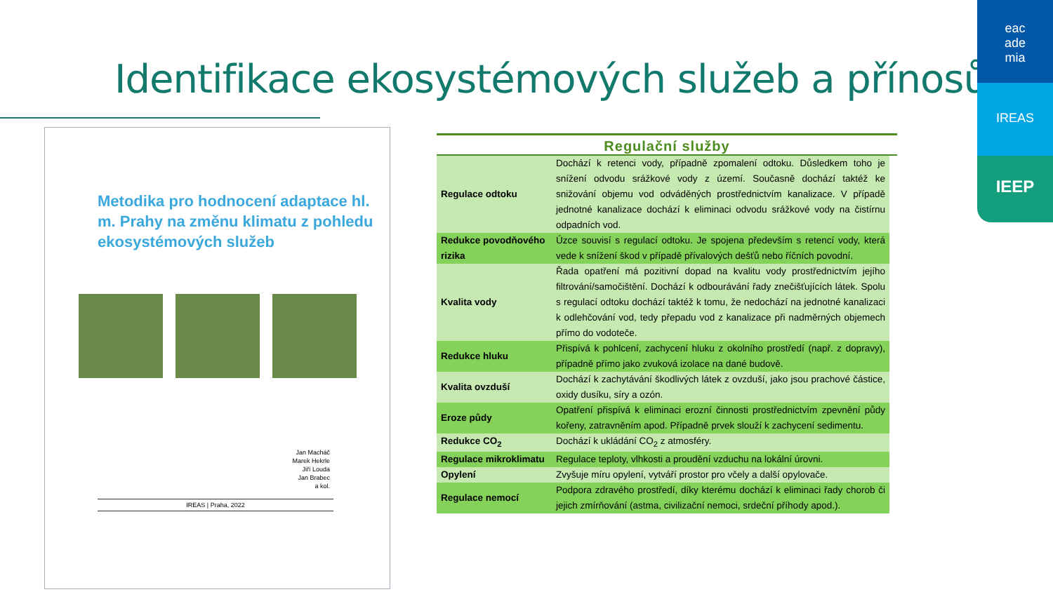Identifikace ekosystémových služeb a přínosů
eac
ade
mia
IREAS
IEEP
Metodika pro hodnocení adaptace hl. m. Prahy na změnu klimatu z pohledu ekosystémových služeb
Jan Macháč
Marek Hekrle
Jiří Louda
Jan Brabec
a kol.
IREAS | Praha, 2022
Regulační služby
| Regulace odtoku | Dochází k retenci vody, případně zpomalení odtoku. Důsledkem toho je snížení odvodu srážkové vody z území. Současně dochází taktéž ke snižování objemu vod odváděných prostřednictvím kanalizace. V případě jednotné kanalizace dochází k eliminaci odvodu srážkové vody na čistírnu odpadních vod. |
| Redukce povodňového rizika | Úzce souvisí s regulací odtoku. Je spojena především s retencí vody, která vede k snížení škod v případě přívalových dešťů nebo říčních povodní. |
| Kvalita vody | Řada opatření má pozitivní dopad na kvalitu vody prostřednictvím jejího filtrování/samočištění. Dochází k odbourávání řady znečišťujících látek. Spolu s regulací odtoku dochází taktéž k tomu, že nedochází na jednotné kanalizaci k odlehčování vod, tedy přepadu vod z kanalizace při nadměrných objemech přímo do vodoteče. |
| Redukce hluku | Přispívá k pohlcení, zachycení hluku z okolního prostředí (např. z dopravy), případně přímo jako zvuková izolace na dané budově. |
| Kvalita ovzduší | Dochází k zachytávání škodlivých látek z ovzduší, jako jsou prachové částice, oxidy dusíku, síry a ozón. |
| Eroze půdy | Opatření přispívá k eliminaci erozní činnosti prostřednictvím zpevnění půdy kořeny, zatravněním apod. Případně prvek slouží k zachycení sedimentu. |
| Redukce CO<sub>2</sub> | Dochází k ukládání CO<sub>2</sub> z atmosféry. |
| Regulace mikroklimatu | Regulace teploty, vlhkosti a proudění vzduchu na lokální úrovni. |
| Opylení | Zvyšuje míru opylení, vytváří prostor pro včely a další opylovače. |
| Regulace nemocí | Podpora zdravého prostředí, díky kterému dochází k eliminaci řady chorob či jejich zmírňování (astma, civilizační nemoci, srdeční příhody apod.). |